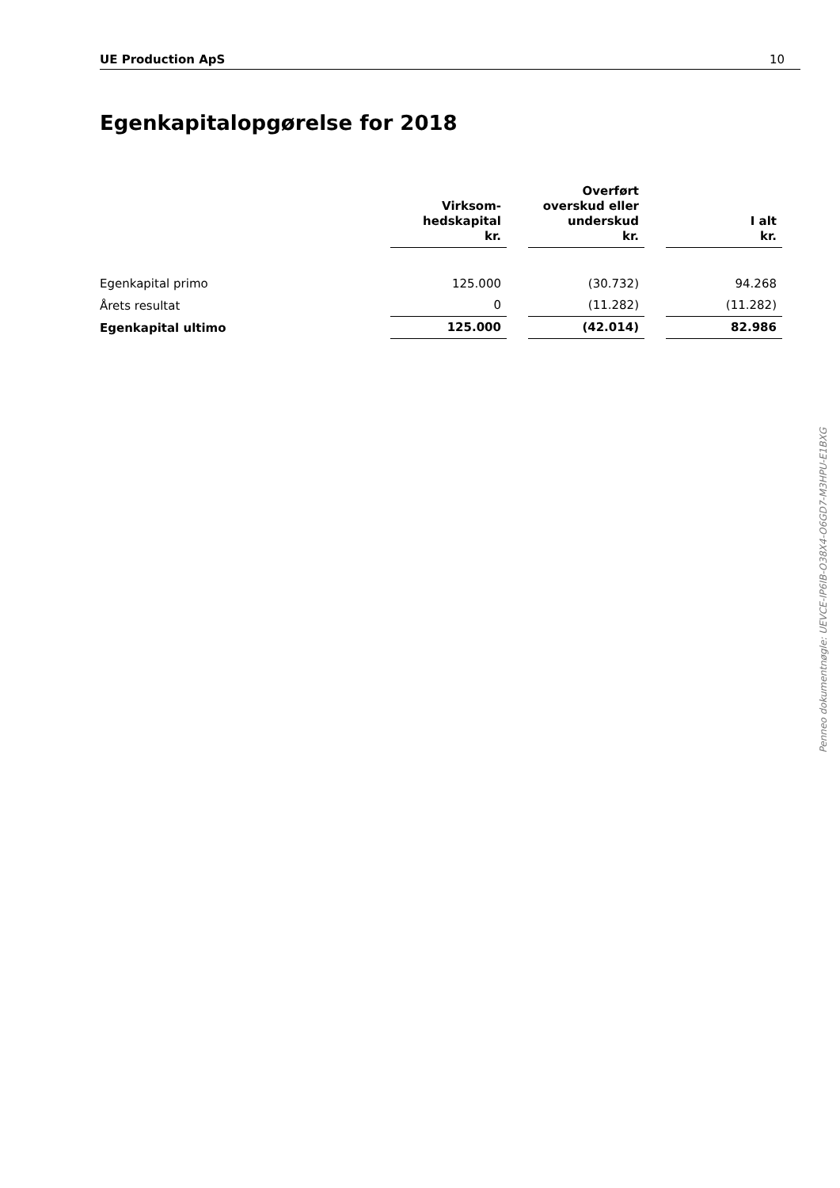UE Production ApS 10
Egenkapitalopgørelse for 2018
| | Virksom- hedskapital kr. | | Overført overskud eller underskud kr. | | I alt kr. |
| --- | --- | --- | --- | --- | --- |
| Egenkapital primo | 125.000 | | (30.732) | | 94.268 |
| Årets resultat | 0 | | (11.282) | | (11.282) |
| Egenkapital ultimo | 125.000 | | (42.014) | | 82.986 |
Penneo dokumentnøgle: UEVCE-IP6IB-O38X4-O6GD7-M3HPU-E1BXG